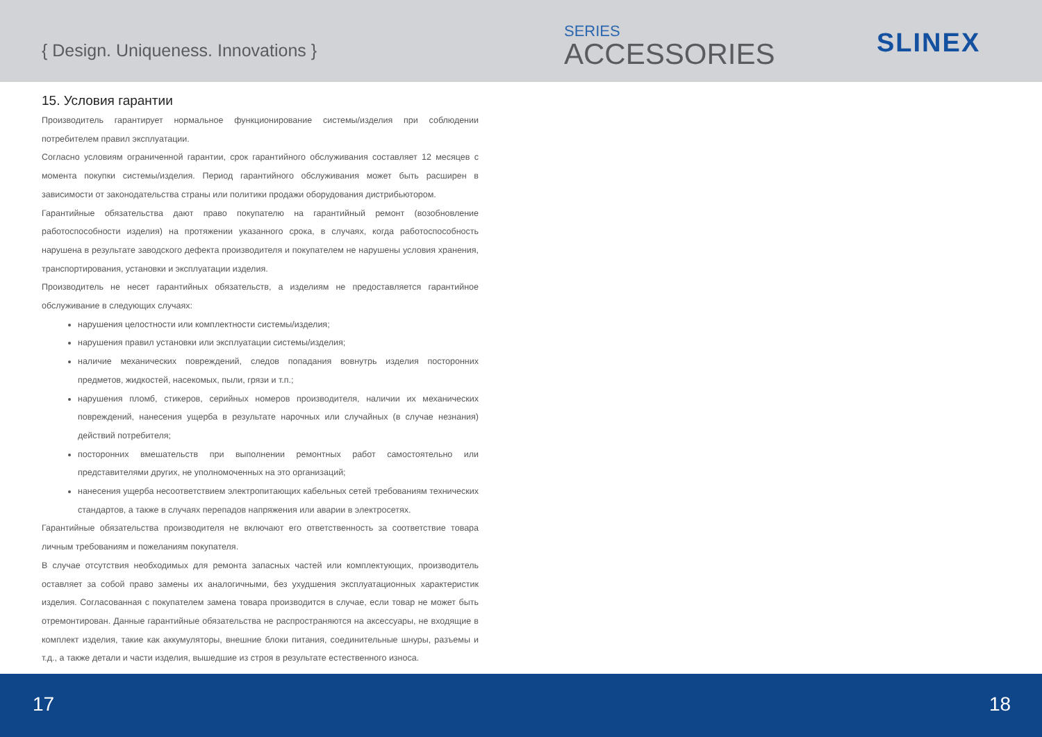{ Design. Uniqueness. Innovations }
SERIES
ACCESSORIES
SLINEX
15. Условия гарантии
Производитель гарантирует нормальное функционирование системы/изделия при соблюдении потребителем правил эксплуатации.
Согласно условиям ограниченной гарантии, срок гарантийного обслуживания составляет 12 месяцев с момента покупки системы/изделия. Период гарантийного обслуживания может быть расширен в зависимости от законодательства страны или политики продажи оборудования дистрибьютором.
Гарантийные обязательства дают право покупателю на гарантийный ремонт (возобновление работоспособности изделия) на протяжении указанного срока, в случаях, когда работоспособность нарушена в результате заводского дефекта производителя и покупателем не нарушены условия хранения, транспортирования, установки и эксплуатации изделия.
Производитель не несет гарантийных обязательств, а изделиям не предоставляется гарантийное обслуживание в следующих случаях:
нарушения целостности или комплектности системы/изделия;
нарушения правил установки или эксплуатации системы/изделия;
наличие механических повреждений, следов попадания вовнутрь изделия посторонних предметов, жидкостей, насекомых, пыли, грязи и т.п.;
нарушения пломб, стикеров, серийных номеров производителя, наличии их механических повреждений, нанесения ущерба в результате нарочных или случайных (в случае незнания) действий потребителя;
посторонних вмешательств при выполнении ремонтных работ самостоятельно или представителями других, не уполномоченных на это организаций;
нанесения ущерба несоответствием электропитающих кабельных сетей требованиям технических стандартов, а также в случаях перепадов напряжения или аварии в электросетях.
Гарантийные обязательства производителя не включают его ответственность за соответствие товара личным требованиям и пожеланиям покупателя.
В случае отсутствия необходимых для ремонта запасных частей или комплектующих, производитель оставляет за собой право замены их аналогичными, без ухудшения эксплуатационных характеристик изделия. Согласованная с покупателем замена товара производится в случае, если товар не может быть отремонтирован. Данные гарантийные обязательства не распространяются на аксессуары, не входящие в комплект изделия, такие как аккумуляторы, внешние блоки питания, соединительные шнуры, разъемы и т.д., а также детали и части изделия, вышедшие из строя в результате естественного износа.
17 18